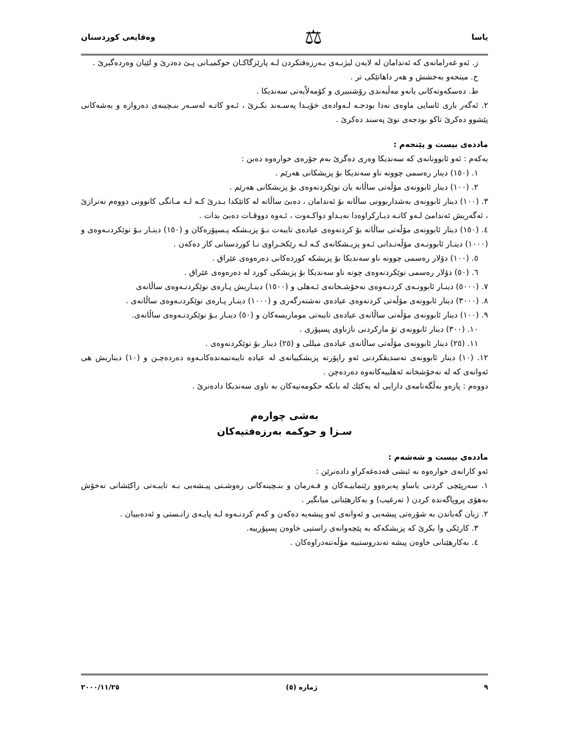یاسا ⚖ وەقایعی کوردستان
ز. ئەو غەرامانەی کە ئەندامان لە لایەن لیژنـەی بـەرزەفتکردن لـە پارێزگاکـان حوکمیـانی پـێ دەدرێ و لێیان وەردەگیرێ .
ح. مینحەو بەخشش و هەر داهاتێکی تر .
ط. دەسکەوتەکانی یانەو مەڵبەندی رۆشنبیری و کۆمەلاْیەتی سەندیکا .
٢. ئەگەر باری ئاسایی ماوەی نەدا بودجـە لـەوادەی خۆیـدا پەسـەند بکـرێ ، ئـەو کاتـە لەسـەر بنـچینەی دەروازە و بەشەکانی پێشوو دەکرێ تاکو بودجەی نوێ پەسند دەکرێ .
ماددەی بیست و پێنجەم :
یەکەم : ئەو ئابوونانەی کە سەندیکا وەری دەگرێ بەم جۆرەی خوارەوە دەبن :
١. (١٥٠) دینار رەسمی چوونە ناو سەندیکا بۆ پزیشکانی هەرێم .
٢. (١٠٠) دینار ئابوونەی مۆڵەتی ساڵانە یان نوێکردنەوەی بۆ پزیشکانی هەرێم .
٣. (١٠٠) دینار ئابوونەی بەشداربوونی ساڵانە بۆ ئەندامان ، دەبێ ساڵانە لە کاتێکدا بـدرێ کـە لـە مـانگی کانوونی دووەم نەترازێ ، ئەگەریش ئەندامێ لـەو کاتـە دیـارکراوەدا نەیـداو دواکـەوت ، ئـەوە دووقـات دەبێ بدات .
٤. (١٥٠) دینار ئابوونەی مۆڵەتی ساڵانە بۆ کردنەوەی عیادەی تایبەت بـۆ پزیـشکە پـسپۆرەکان و (١٥٠) دینـار بـۆ نوێکردنـەوەی و (١٠٠٠) دینـار ئابوونـەی مۆڵەتـدانی ئـەو پزیـشکانەی کـە لـە رێکخـراوی نـا کوردستانی کار دەکەن .
٥. (١٠٠) دۆلار رەسمی چوونە ناو سەندیکا بۆ پزیشکە کوردەکانی دەرەوەی عێراق .
٦. (٥٠) دۆلار رەسمی نوێکردنەوەی چونە ناو سەندیکا بۆ پزیشکی کورد لە دەرەوەی عێراق .
٧. (٥٠٠٠) دینـار ئابوونـەی کردنـەوەی نەخۆشـخانەی ئـەهلی و (١٥٠٠) دینـاریش پـارەی نوێکردنـەوەی ساڵانەی
٨. (٣٠٠٠) دینار ئابوونەی مۆڵەتی کردنەوەی عیادەی نەشتەرگەری و (١٠٠٠) دینـار پـارەی نوێکردنـەوەی ساڵانەی .
٩. (١٠٠) دینار ئابوونەی مۆڵەتی ساڵانەی عیادەی تایبەتی موماریسەکان و (٥٠) دینـار بـۆ نوێکردنـەوەی ساڵانەی.
١٠. (٣٠٠) دینار ئابوونەی تۆ مارکردنی نازناوی پسپۆری .
١١. (٢٥) دینار ئابوونەی مۆڵەتی ساڵانەی عیادەی میللی و (٢٥) دینار بۆ نوێکردنەوەی .
١٢. (١٠) دینار ئابوونەی تەسدیقکردنی ئەو راپۆرتە پزیشکییانەی لە عیادە تایبەتمەندەکانـەوە دەردەچـن و (١٠) دیناریش هی ئەوانەی کە لە نەخۆشخانە ئەهلییەکانەوە دەردەچن .
دووەم : پارەو بەڵگەنامەی دارایی لە یەکێك لە بانکە حکومەتیەکان بە ناوی سەندیکا دادەنرێ .
بەشی چوارەم
سـزا و حوکمە بەرزەفتیەکان
ماددەی بیست و شەشەم :
ئەو کارانەی خوارەوە بە ئیشی قەدەغەکراو دادەنرێن :
١. سەرپێچی کردنی یاساو پەیرەوو رێنماییـەکان و فـەرمان و بنـچینەکانی رەوشـتی پیـشەیی بـە تایبـەتی راکێشانی نەخۆش بەهۆی پروپاگەندە کردن ( تەرغیب) و بەکارهێنانی میانگیر .
٢. زیان گەیاندن بە شۆرەتی پیشەیی و ئەوانەی ئەو پیشەیە دەکەن و کەم کردنـەوە لـە پایـەی زانـستی و ئەدەبییان .
٣. کارێکی وا بکرێ کە پزیشکەکە بە پێچەوانەی راستیی خاوەن پسپۆرییە.
٤. بەکارهێنانی خاوەن پیشە تەندروستییە مۆڵەتنەدراوەکان .
٩ ژمارە (٥) ٢٠٠٠/١١/٢٥